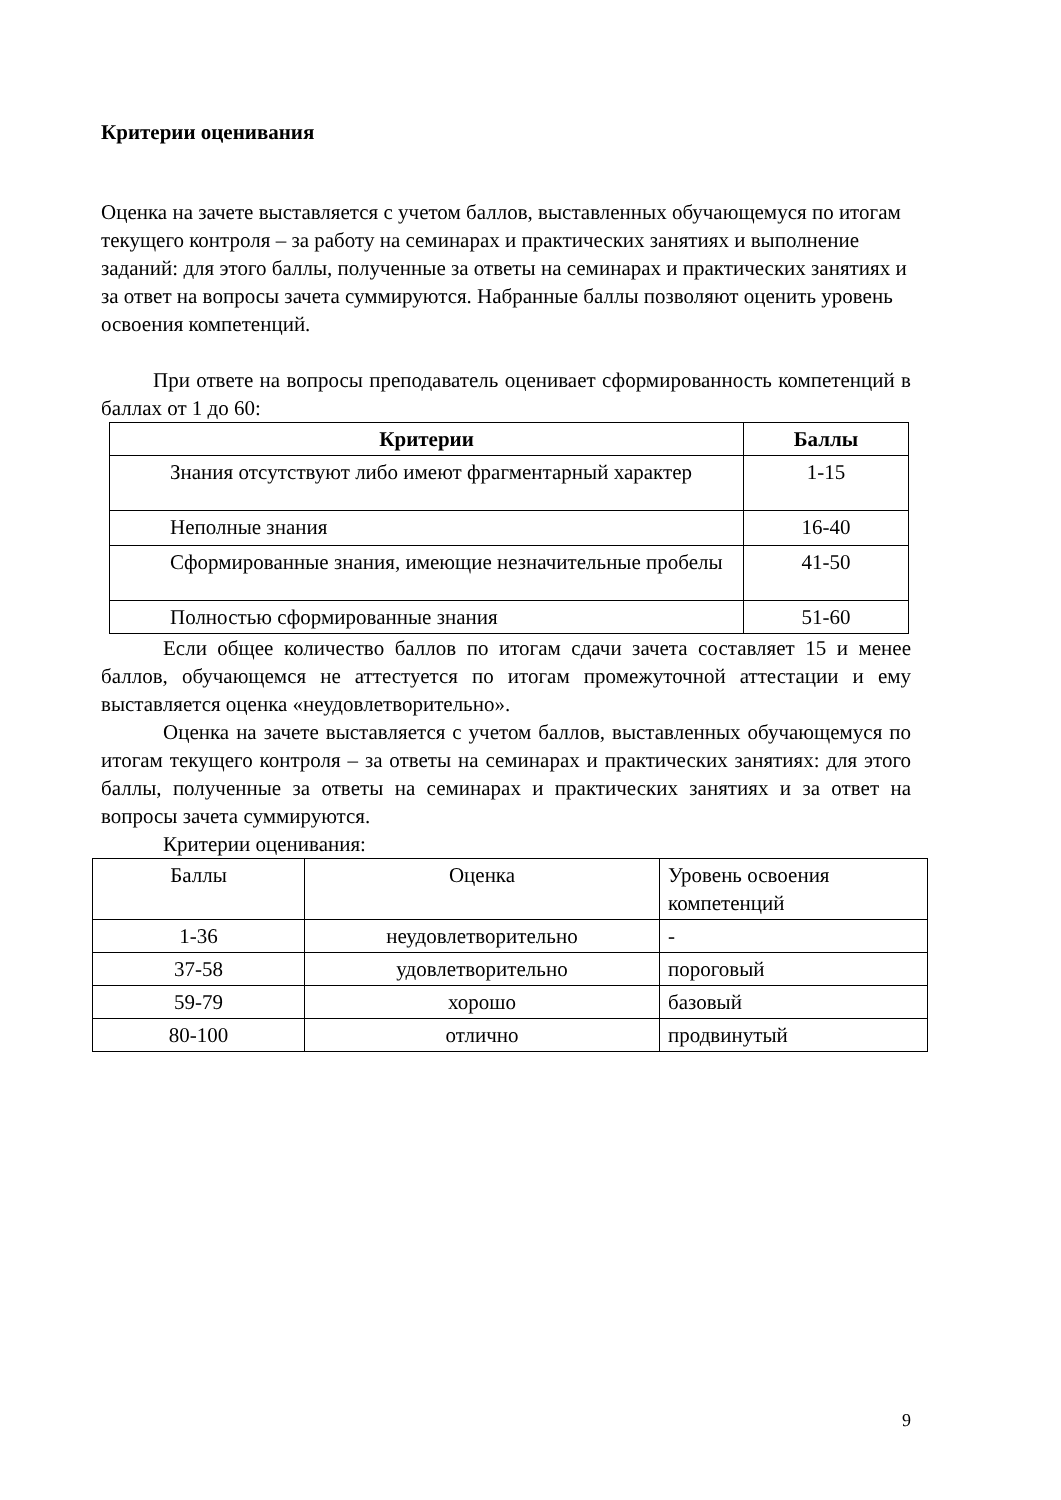Критерии оценивания
Оценка на зачете выставляется с учетом баллов, выставленных обучающемуся по итогам текущего контроля – за работу на семинарах и практических занятиях и выполнение заданий: для этого баллы, полученные за ответы на семинарах и практических занятиях и за ответ на вопросы зачета суммируются. Набранные баллы позволяют оценить уровень освоения компетенций.
При ответе на вопросы преподаватель оценивает сформированность компетенций в баллах от 1 до 60:
| Критерии | Баллы |
| --- | --- |
| Знания отсутствуют либо имеют фрагментарный характер | 1-15 |
| Неполные знания | 16-40 |
| Сформированные знания, имеющие незначительные пробелы | 41-50 |
| Полностью сформированные знания | 51-60 |
Если общее количество баллов по итогам сдачи зачета составляет 15 и менее баллов, обучающемся не аттестуется по итогам промежуточной аттестации и ему выставляется оценка «неудовлетворительно».
Оценка на зачете выставляется с учетом баллов, выставленных обучающемуся по итогам текущего контроля – за ответы на семинарах и практических занятиях: для этого баллы, полученные за ответы на семинарах и практических занятиях и за ответ на вопросы зачета суммируются.
Критерии оценивания:
| Баллы | Оценка | Уровень освоения компетенций |
| 1-36 | неудовлетворительно | - |
| 37-58 | удовлетворительно | пороговый |
| 59-79 | хорошо | базовый |
| 80-100 | отлично | продвинутый |
9